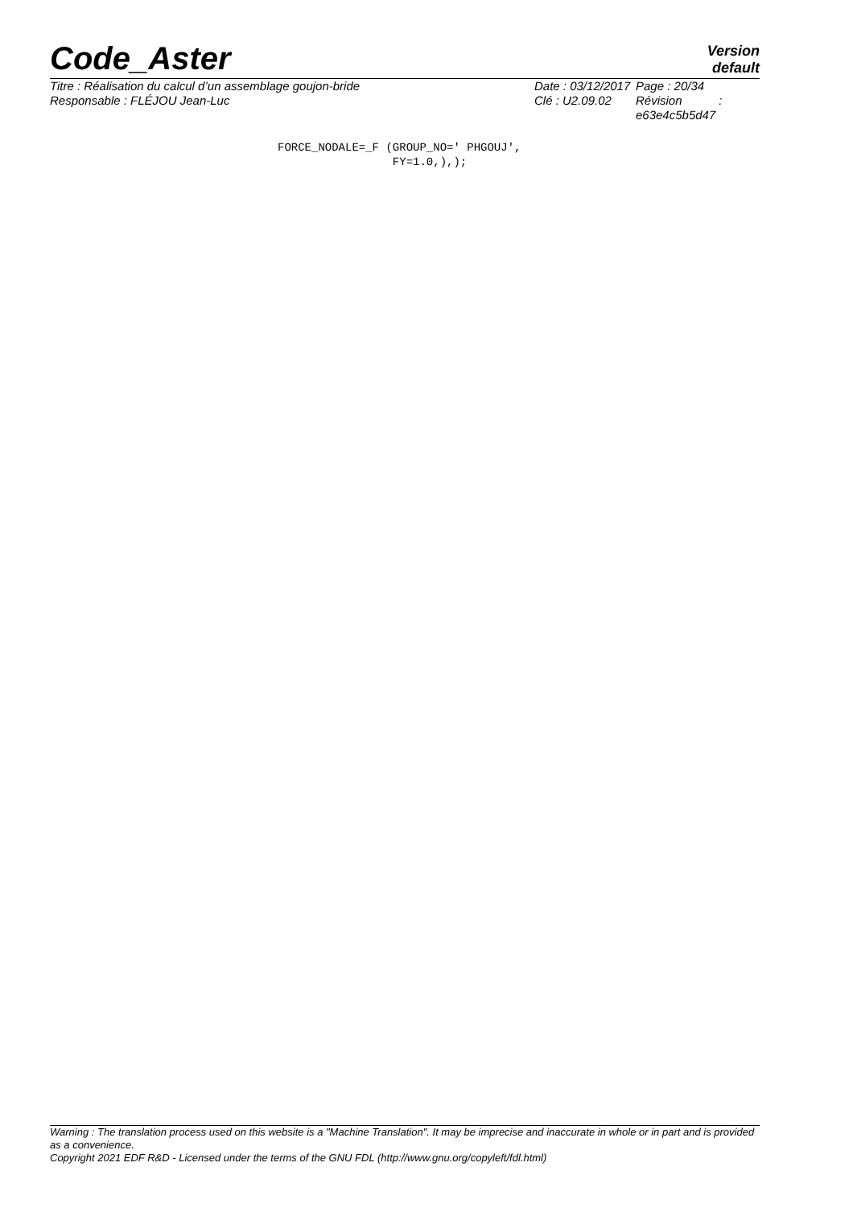Code_Aster
Version
default
Titre : Réalisation du calcul d’un assemblage goujon-bride
Responsable : FLÉJOU Jean-Luc
Date : 03/12/2017
Clé : U2.09.02
Page : 20/34
Révision :
e63e4c5b5d47
FORCE_NODALE=_F (GROUP_NO=' PHGOUJ',
                 FY=1.0,),);
Warning : The translation process used on this website is a "Machine Translation". It may be imprecise and inaccurate in whole or in part and is provided as a convenience.
Copyright 2021 EDF R&D - Licensed under the terms of the GNU FDL (http://www.gnu.org/copyleft/fdl.html)